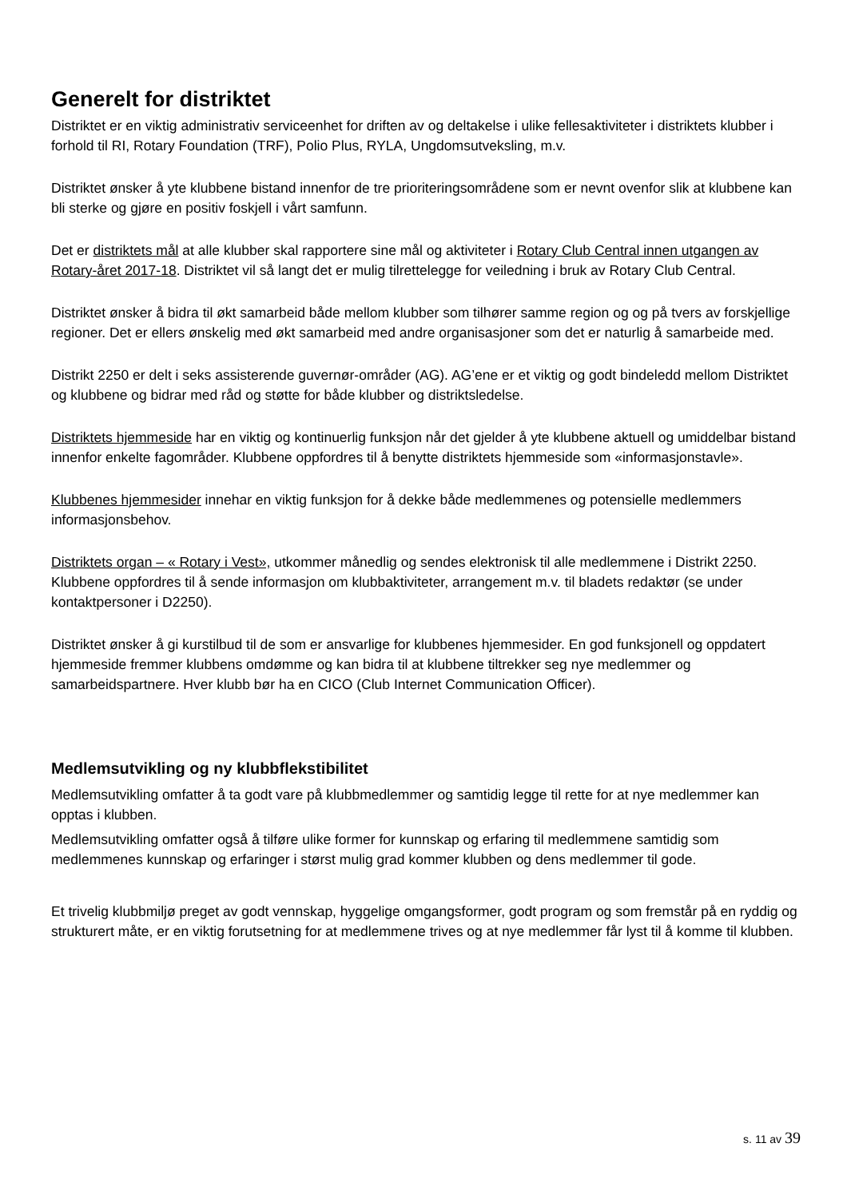Generelt for distriktet
Distriktet er en viktig administrativ serviceenhet for driften av og deltakelse i ulike fellesaktiviteter i distriktets klubber i forhold til RI, Rotary Foundation (TRF), Polio Plus, RYLA, Ungdomsutveksling, m.v.
Distriktet ønsker å yte klubbene bistand innenfor de tre prioriteringsområdene som er nevnt ovenfor slik at klubbene kan bli sterke og gjøre en positiv foskjell i vårt samfunn.
Det er distriktets mål at alle klubber skal rapportere sine mål og aktiviteter i Rotary Club Central innen utgangen av Rotary-året 2017-18. Distriktet vil så langt det er mulig tilrettelegge for veiledning i bruk av Rotary Club Central.
Distriktet ønsker å bidra til økt samarbeid både mellom klubber som tilhører samme region og og på tvers av forskjellige regioner. Det er ellers ønskelig med økt samarbeid med andre organisasjoner som det er naturlig å samarbeide med.
Distrikt 2250 er delt i seks assisterende guvernør-områder (AG). AG’ene er et viktig og godt bindeledd mellom Distriktet og klubbene og bidrar med råd og støtte for både klubber og distriktsledelse.
Distriktets hjemmeside har en viktig og kontinuerlig funksjon når det gjelder å yte klubbene aktuell og umiddelbar bistand innenfor enkelte fagområder. Klubbene oppfordres til å benytte distriktets hjemmeside som «informasjonstavle».
Klubbenes hjemmesider innehar en viktig funksjon for å dekke både medlemmenes og potensielle medlemmers informasjonsbehov.
Distriktets organ – « Rotary i Vest», utkommer månedlig og sendes elektronisk til alle medlemmene i Distrikt 2250. Klubbene oppfordres til å sende informasjon om klubbaktiviteter, arrangement m.v. til bladets redaktør (se under kontaktpersoner i D2250).
Distriktet ønsker å gi kurstilbud til de som er ansvarlige for klubbenes hjemmesider. En god funksjonell og oppdatert hjemmeside fremmer klubbens omdømme og kan bidra til at klubbene tiltrekker seg nye medlemmer og samarbeidspartnere. Hver klubb bør ha en CICO (Club Internet Communication Officer).
Medlemsutvikling og ny klubbflekstibilitet
Medlemsutvikling omfatter å ta godt vare på klubbmedlemmer og samtidig legge til rette for at nye medlemmer kan opptas i klubben.
Medlemsutvikling omfatter også å tilføre ulike former for kunnskap og erfaring til medlemmene samtidig som medlemmenes kunnskap og erfaringer i størst mulig grad kommer klubben og dens medlemmer til gode.
Et trivelig klubbmiljø preget av godt vennskap, hyggelige omgangsformer, godt program og som fremstår på en ryddig og strukturert måte, er en viktig forutsetning for at medlemmene trives og at nye medlemmer får lyst til å komme til klubben.
s. 11 av 39